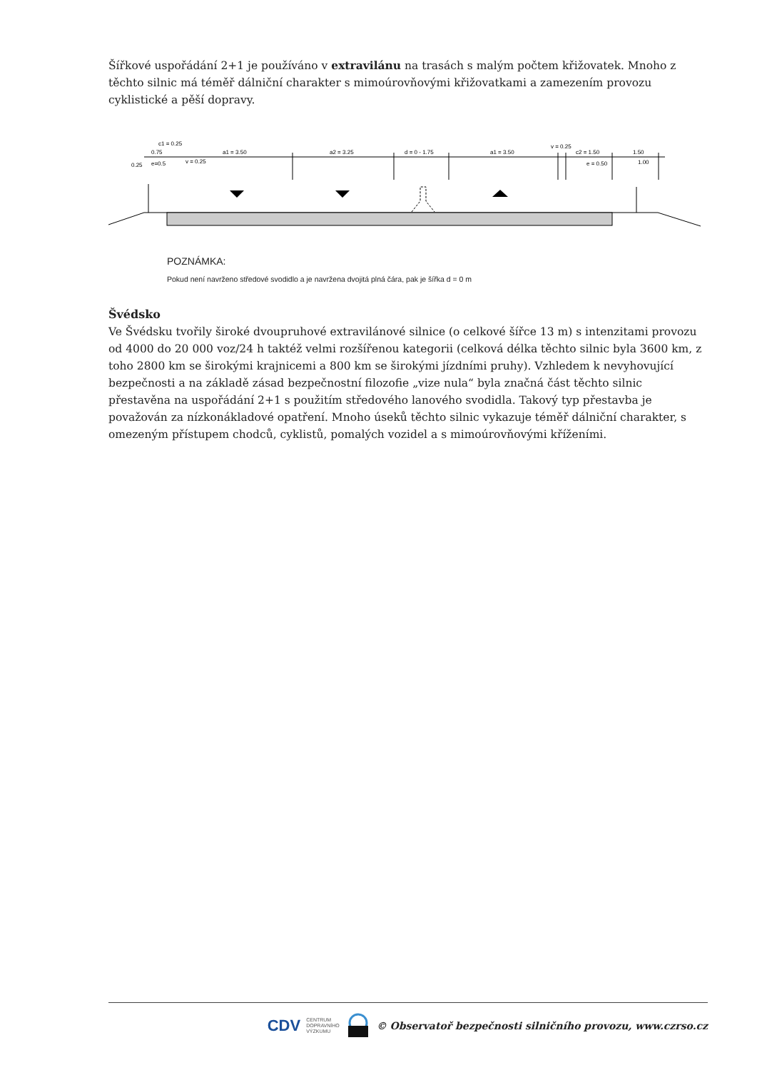Šířkové uspořádání 2+1 je používáno v extravilánu na trasách s malým počtem křižovatek. Mnoho z těchto silnic má téměř dálniční charakter s mimoúrovňovými křižovatkami a zamezením provozu cyklistické a pěší dopravy.
c1 = 0.25
0.75
0.25
e=0.5
v = 0.25
a1 = 3.50
a2 = 3.25
d = 0 - 1.75
a1 = 3.50
v = 0.25
c2 = 1.50
1.50
e = 0.50
1.00
POZNÁMKA:
Pokud není navrženo středové svodidlo a je navržena dvojitá plná čára, pak je šířka d = 0 m
Švédsko
Ve Švédsku tvořily široké dvoupruhové extravilánové silnice (o celkové šířce 13 m) s intenzitami provozu od 4000 do 20 000 voz/24 h taktéž velmi rozšířenou kategorii (celková délka těchto silnic byla 3600 km, z toho 2800 km se širokými krajnicemi a 800 km se širokými jízdními pruhy). Vzhledem k nevyhovující bezpečnosti a na základě zásad bezpečnostní filozofie „vize nula“ byla značná část těchto silnic přestavěna na uspořádání 2+1 s použitím středového lanového svodidla. Takový typ přestavba je považován za nízkonákladové opatření. Mnoho úseků těchto silnic vykazuje téměř dálniční charakter, s omezeným přístupem chodců, cyklistů, pomalých vozidel a s mimoúrovňovými kříženími.
CDV CENTRUM
DOPRAVNÍHO
VÝZKUMU © Observatoř bezpečnosti silničního provozu, www.czrso.cz